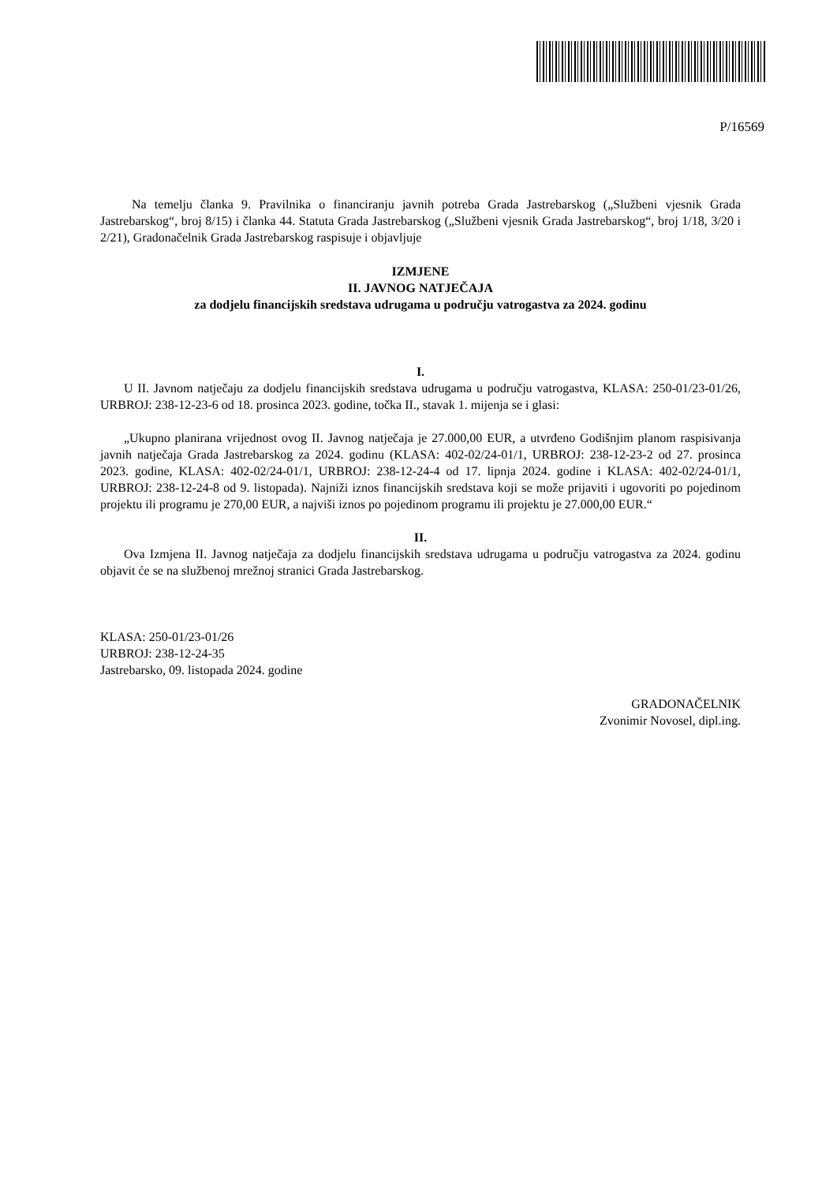P/16569
Na temelju članka 9. Pravilnika o financiranju javnih potreba Grada Jastrebarskog („Službeni vjesnik Grada Jastrebarskog“, broj 8/15) i članka 44. Statuta Grada Jastrebarskog („Službeni vjesnik Grada Jastrebarskog“, broj 1/18, 3/20 i 2/21), Gradonačelnik Grada Jastrebarskog raspisuje i objavljuje
IZMJENE
II. JAVNOG NATJEČAJA
za dodjelu financijskih sredstava udrugama u području vatrogastva za 2024. godinu
I.
U II. Javnom natječaju za dodjelu financijskih sredstava udrugama u području vatrogastva, KLASA: 250-01/23-01/26, URBROJ: 238-12-23-6 od 18. prosinca 2023. godine, točka II., stavak 1. mijenja se i glasi:
„Ukupno planirana vrijednost ovog II. Javnog natječaja je 27.000,00 EUR, a utvrđeno Godišnjim planom raspisivanja javnih natječaja Grada Jastrebarskog za 2024. godinu (KLASA: 402-02/24-01/1, URBROJ: 238-12-23-2 od 27. prosinca 2023. godine, KLASA: 402-02/24-01/1, URBROJ: 238-12-24-4 od 17. lipnja 2024. godine i KLASA: 402-02/24-01/1, URBROJ: 238-12-24-8 od 9. listopada). Najniži iznos financijskih sredstava koji se može prijaviti i ugovoriti po pojedinom projektu ili programu je 270,00 EUR, a najviši iznos po pojedinom programu ili projektu je 27.000,00 EUR.“
II.
Ova Izmjena II. Javnog natječaja za dodjelu financijskih sredstava udrugama u području vatrogastva za 2024. godinu objavit će se na službenoj mrežnoj stranici Grada Jastrebarskog.
KLASA: 250-01/23-01/26
URBROJ: 238-12-24-35
Jastrebarsko, 09. listopada 2024. godine
GRADONAČELNIK
Zvonimir Novosel, dipl.ing.